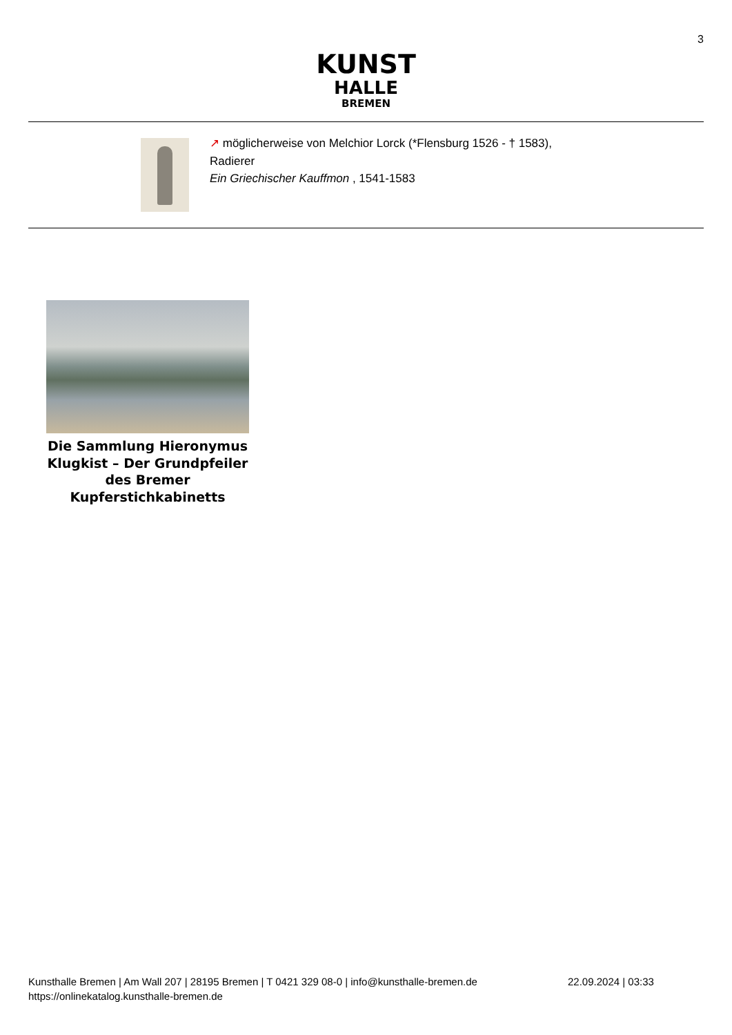3
KUNST
HALLE
BREMEN
↗ möglicherweise von Melchior Lorck (*Flensburg 1526 - † 1583),
Radierer
Ein Griechischer Kauffmon , 1541-1583
Die Sammlung Hieronymus Klugkist – Der Grundpfeiler des Bremer Kupferstichkabinetts
Kunsthalle Bremen | Am Wall 207 | 28195 Bremen | T 0421 329 08-0 | info@kunsthalle-bremen.de 22.09.2024 | 03:33
https://onlinekatalog.kunsthalle-bremen.de